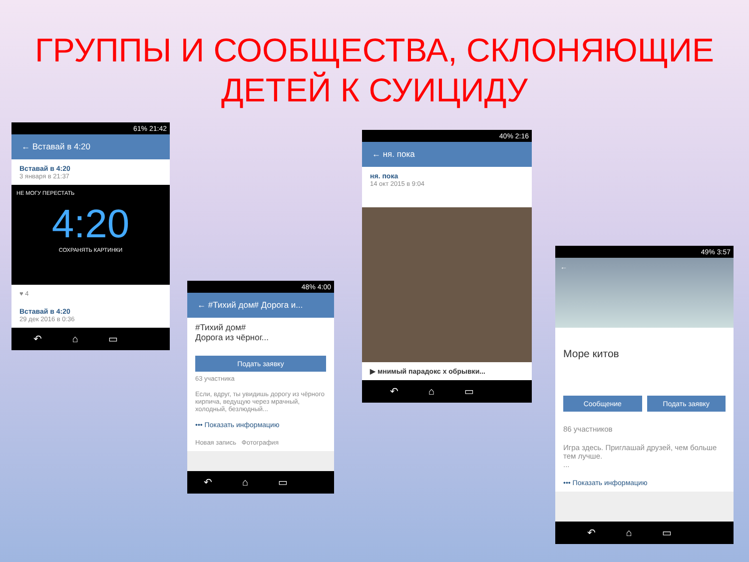ГРУППЫ И СООБЩЕСТВА, СКЛОНЯЮЩИЕ
ДЕТЕЙ К СУИЦИДУ
61% 21:42
← Вставай в 4:20
Вставай в 4:20
3 января в 21:37
НЕ МОГУ ПЕРЕСТАТЬ
4:20
СОХРАНЯТЬ КАРТИНКИ
♥ 4
Вставай в 4:20
29 дек 2016 в 0:36
↶⌂▭
48% 4:00
← #Тихий дом# Дорога и...
#Тихий дом#
Дорога из чёрног...
Подать заявку
63 участника
Если, вдруг, ты увидишь дорогу из чёрного кирпича, ведущую через мрачный, холодный, безлюдный...
••• Показать информацию
Новая запись Фотография
↶⌂▭
40% 2:16
← ня. пока
ня. пока
14 окт 2015 в 9:04
▶ мнимый парадокс x обрывки...
↶⌂▭
49% 3:57
←
Море китов
Сообщение Подать заявку
86 участников
Игра здесь. Приглашай друзей, чем больше тем лучше.
...
••• Показать информацию
↶⌂▭